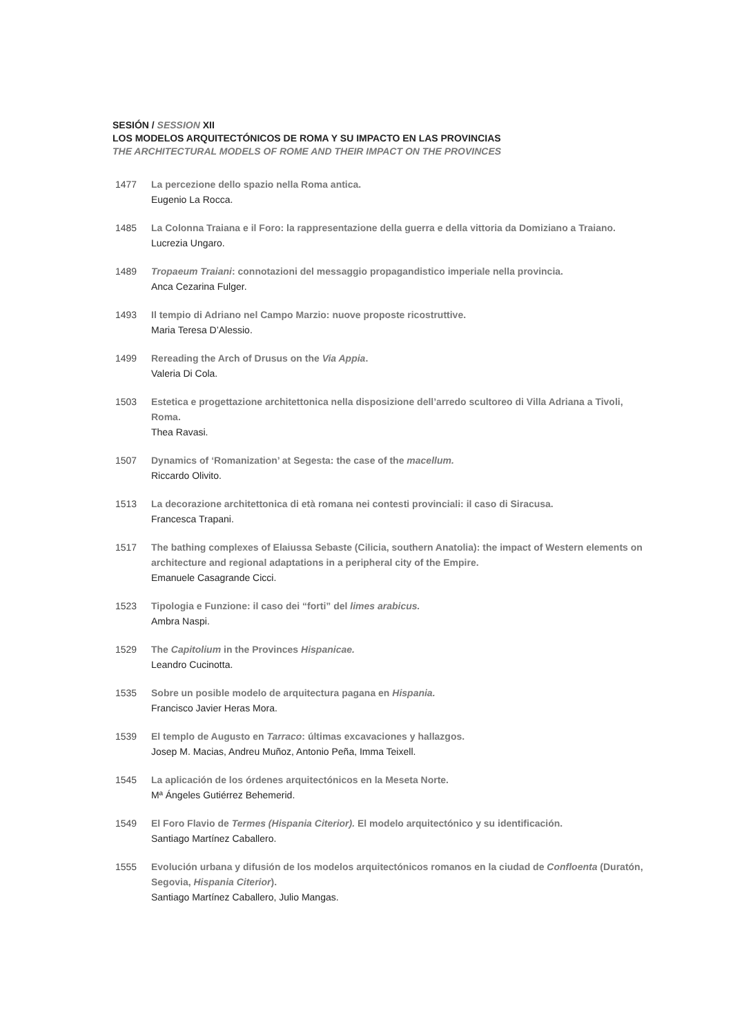SESIÓN / SESSION XII
LOS MODELOS ARQUITECTÓNICOS DE ROMA Y SU IMPACTO EN LAS PROVINCIAS
THE ARCHITECTURAL MODELS OF ROME AND THEIR IMPACT ON THE PROVINCES
1477 La percezione dello spazio nella Roma antica.
Eugenio La Rocca.
1485 La Colonna Traiana e il Foro: la rappresentazione della guerra e della vittoria da Domiziano a Traiano.
Lucrezia Ungaro.
1489 Tropaeum Traiani: connotazioni del messaggio propagandistico imperiale nella provincia.
Anca Cezarina Fulger.
1493 Il tempio di Adriano nel Campo Marzio: nuove proposte ricostruttive.
Maria Teresa D’Alessio.
1499 Rereading the Arch of Drusus on the Via Appia.
Valeria Di Cola.
1503 Estetica e progettazione architettonica nella disposizione dell’arredo scultoreo di Villa Adriana a Tivoli, Roma.
Thea Ravasi.
1507 Dynamics of ‘Romanization’ at Segesta: the case of the macellum.
Riccardo Olivito.
1513 La decorazione architettonica di età romana nei contesti provinciali: il caso di Siracusa.
Francesca Trapani.
1517 The bathing complexes of Elaiussa Sebaste (Cilicia, southern Anatolia): the impact of Western elements on architecture and regional adaptations in a peripheral city of the Empire.
Emanuele Casagrande Cicci.
1523 Tipologia e Funzione: il caso dei “forti” del limes arabicus.
Ambra Naspi.
1529 The Capitolium in the Provinces Hispanicae.
Leandro Cucinotta.
1535 Sobre un posible modelo de arquitectura pagana en Hispania.
Francisco Javier Heras Mora.
1539 El templo de Augusto en Tarraco: últimas excavaciones y hallazgos.
Josep M. Macias, Andreu Muñoz, Antonio Peña, Imma Teixell.
1545 La aplicación de los órdenes arquitectónicos en la Meseta Norte.
Mª Ángeles Gutiérrez Behemerid.
1549 El Foro Flavio de Termes (Hispania Citerior). El modelo arquitectónico y su identificación.
Santiago Martínez Caballero.
1555 Evolución urbana y difusión de los modelos arquitectónicos romanos en la ciudad de Confloenta (Duratón, Segovia, Hispania Citerior).
Santiago Martínez Caballero, Julio Mangas.